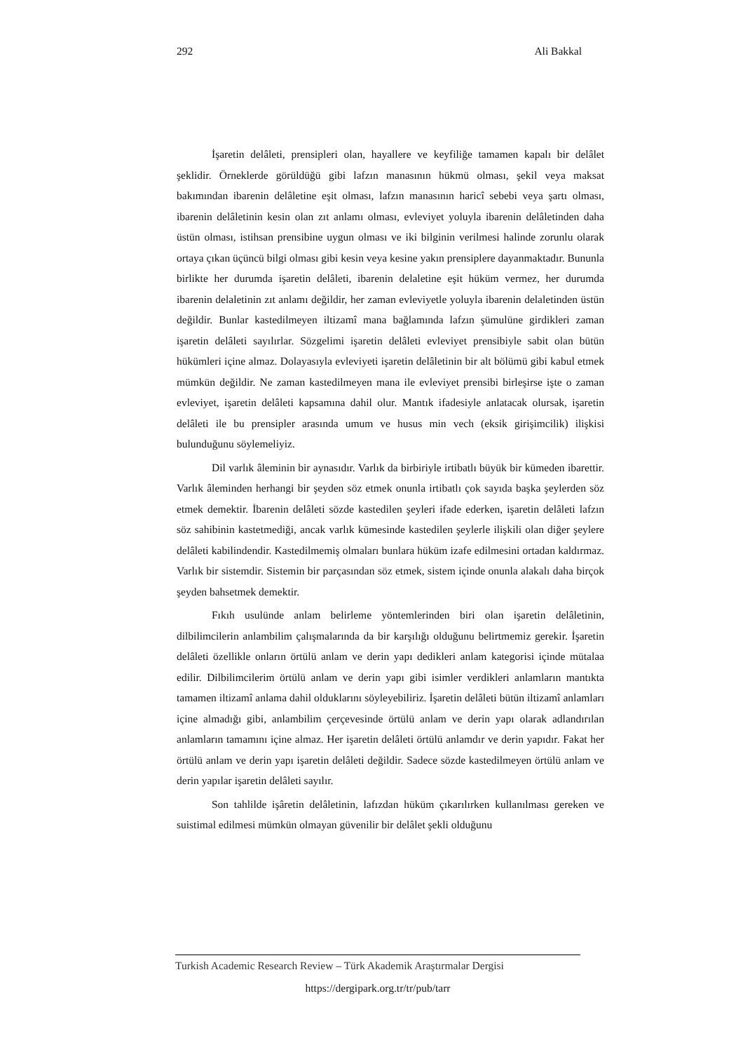292 Ali Bakkal
İşaretin delâleti, prensipleri olan, hayallere ve keyfiliğe tamamen kapalı bir delâlet şeklidir. Örneklerde görüldüğü gibi lafzın manasının hükmü olması, şekil veya maksat bakımından ibarenin delâletine eşit olması, lafzın manasının haricî sebebi veya şartı olması, ibarenin delâletinin kesin olan zıt anlamı olması, evleviyet yoluyla ibarenin delâletinden daha üstün olması, istihsan prensibine uygun olması ve iki bilginin verilmesi halinde zorunlu olarak ortaya çıkan üçüncü bilgi olması gibi kesin veya kesine yakın prensiplere dayanmaktadır. Bununla birlikte her durumda işaretin delâleti, ibarenin delaletine eşit hüküm vermez, her durumda ibarenin delaletinin zıt anlamı değildir, her zaman evleviyetle yoluyla ibarenin delaletinden üstün değildir. Bunlar kastedilmeyen iltizamî mana bağlamında lafzın şümulüne girdikleri zaman işaretin delâleti sayılırlar. Sözgelimi işaretin delâleti evleviyet prensibiyle sabit olan bütün hükümleri içine almaz. Dolayasıyla evleviyeti işaretin delâletinin bir alt bölümü gibi kabul etmek mümkün değildir. Ne zaman kastedilmeyen mana ile evleviyet prensibi birleşirse işte o zaman evleviyet, işaretin delâleti kapsamına dahil olur. Mantık ifadesiyle anlatacak olursak, işaretin delâleti ile bu prensipler arasında umum ve husus min vech (eksik girişimcilik) ilişkisi bulunduğunu söylemeliyiz.
Dil varlık âleminin bir aynasıdır. Varlık da birbiriyle irtibatlı büyük bir kümeden ibarettir. Varlık âleminden herhangi bir şeyden söz etmek onunla irtibatlı çok sayıda başka şeylerden söz etmek demektir. İbarenin delâleti sözde kastedilen şeyleri ifade ederken, işaretin delâleti lafzın söz sahibinin kastetmediği, ancak varlık kümesinde kastedilen şeylerle ilişkili olan diğer şeylere delâleti kabilindendir. Kastedilmemiş olmaları bunlara hüküm izafe edilmesini ortadan kaldırmaz. Varlık bir sistemdir. Sistemin bir parçasından söz etmek, sistem içinde onunla alakalı daha birçok şeyden bahsetmek demektir.
Fıkıh usulünde anlam belirleme yöntemlerinden biri olan işaretin delâletinin, dilbilimcilerin anlambilim çalışmalarında da bir karşılığı olduğunu belirtmemiz gerekir. İşaretin delâleti özellikle onların örtülü anlam ve derin yapı dedikleri anlam kategorisi içinde mütalaa edilir. Dilbilimcilerim örtülü anlam ve derin yapı gibi isimler verdikleri anlamların mantıkta tamamen iltizamî anlama dahil olduklarını söyleyebiliriz. İşaretin delâleti bütün iltizamî anlamları içine almadığı gibi, anlambilim çerçevesinde örtülü anlam ve derin yapı olarak adlandırılan anlamların tamamını içine almaz. Her işaretin delâleti örtülü anlamdır ve derin yapıdır. Fakat her örtülü anlam ve derin yapı işaretin delâleti değildir. Sadece sözde kastedilmeyen örtülü anlam ve derin yapılar işaretin delâleti sayılır.
Son tahlilde işâretin delâletinin, lafızdan hüküm çıkarılırken kullanılması gereken ve suistimal edilmesi mümkün olmayan güvenilir bir delâlet şekli olduğunu
Turkish Academic Research Review – Türk Akademik Araştırmalar Dergisi
https://dergipark.org.tr/tr/pub/tarr